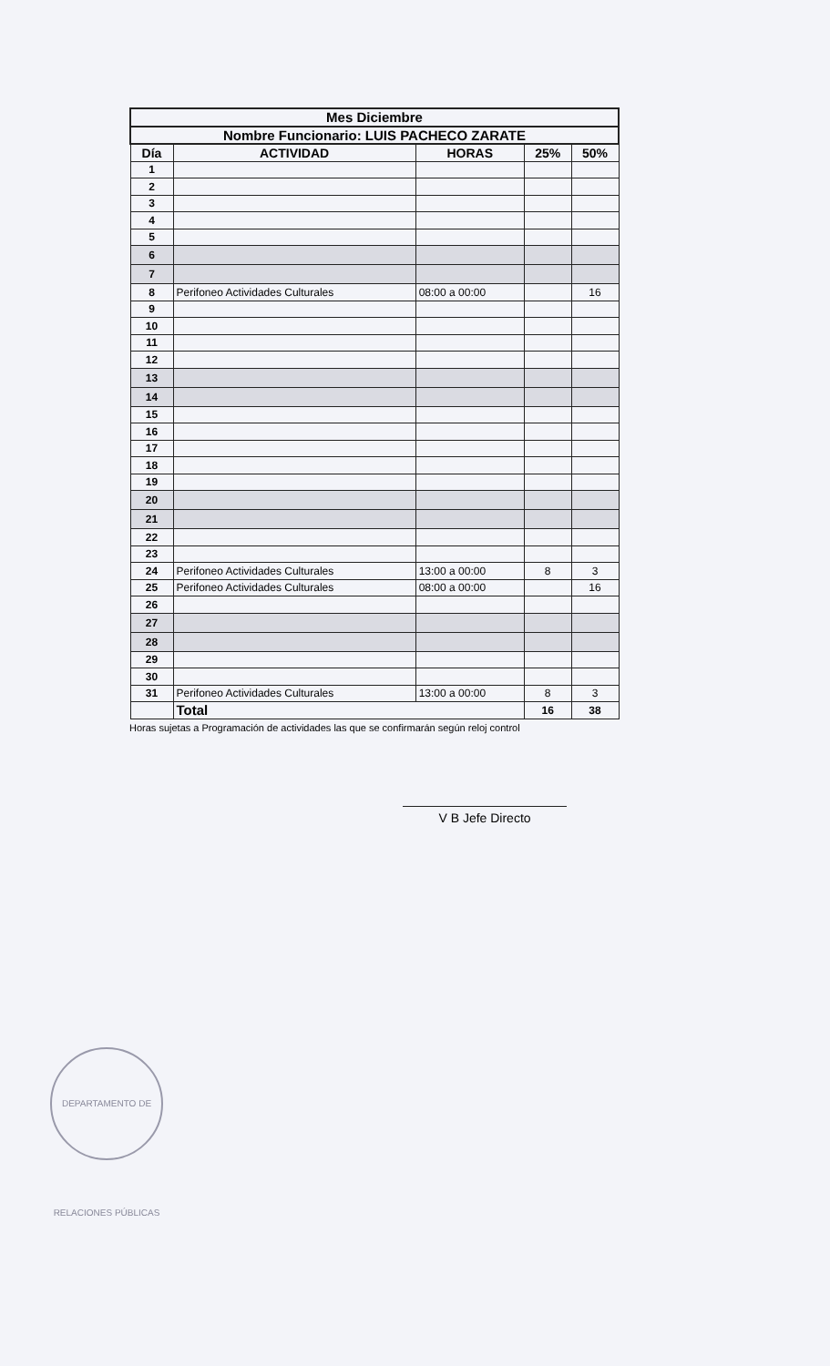| Mes Diciembre | | | | |
| --- | --- | --- | --- | --- |
| Nombre Funcionario: LUIS PACHECO ZARATE | | | | |
| Día | ACTIVIDAD | HORAS | 25% | 50% |
| 1 | | | | |
| 2 | | | | |
| 3 | | | | |
| 4 | | | | |
| 5 | | | | |
| 6 | | | | |
| 7 | | | | |
| 8 | Perifoneo Actividades Culturales | 08:00 a 00:00 | | 16 |
| 9 | | | | |
| 10 | | | | |
| 11 | | | | |
| 12 | | | | |
| 13 | | | | |
| 14 | | | | |
| 15 | | | | |
| 16 | | | | |
| 17 | | | | |
| 18 | | | | |
| 19 | | | | |
| 20 | | | | |
| 21 | | | | |
| 22 | | | | |
| 23 | | | | |
| 24 | Perifoneo Actividades Culturales | 13:00 a 00:00 | 8 | 3 |
| 25 | Perifoneo Actividades Culturales | 08:00 a 00:00 | | 16 |
| 26 | | | | |
| 27 | | | | |
| 28 | | | | |
| 29 | | | | |
| 30 | | | | |
| 31 | Perifoneo Actividades Culturales | 13:00 a 00:00 | 8 | 3 |
| | Total | | 16 | 38 |
Horas sujetas a Programación de actividades las que se confirmarán según reloj control
V B Jefe Directo
DEPARTAMENTO DE RELACIONES PÚBLICAS